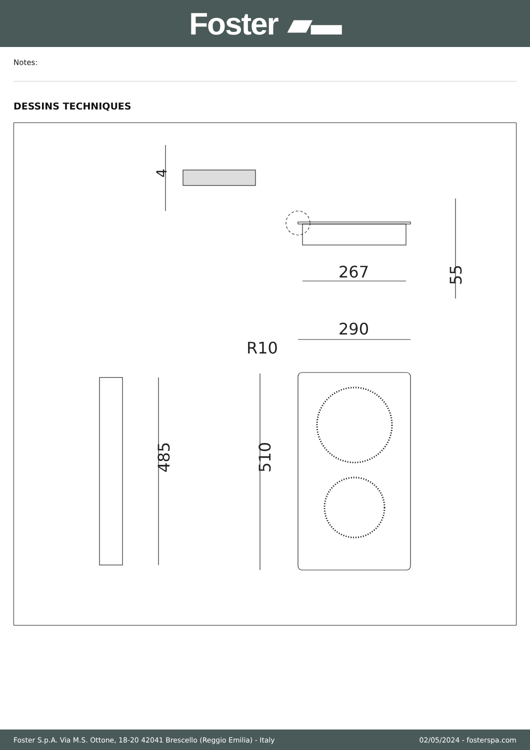Foster ▰▬
Notes:
DESSINS TECHNIQUES
4
267
55
290
R10
510
485
Foster S.p.A. Via M.S. Ottone, 18-20 42041 Brescello (Reggio Emilia) - Italy 02/05/2024 - fosterspa.com